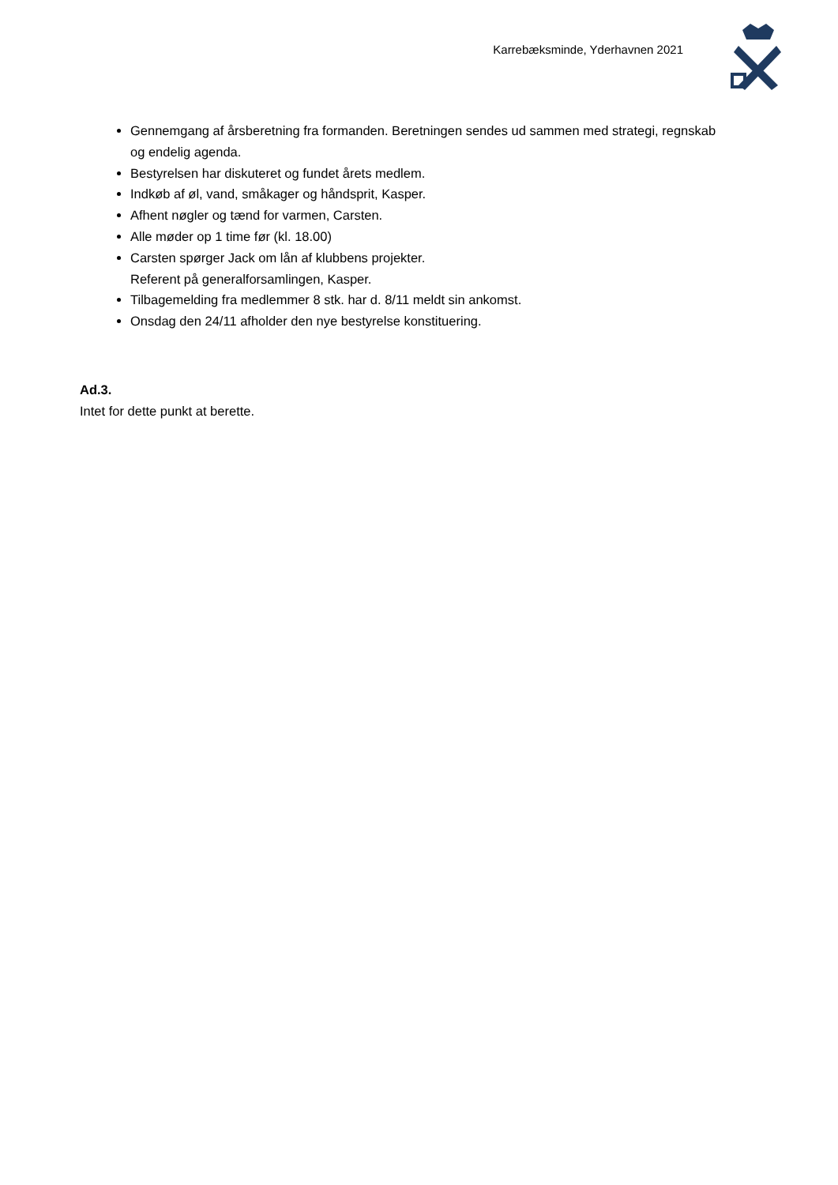Karrebæksminde, Yderhavnen 2021
Gennemgang af årsberetning fra formanden. Beretningen sendes ud sammen med strategi, regnskab og endelig agenda.
Bestyrelsen har diskuteret og fundet årets medlem.
Indkøb af øl, vand, småkager og håndsprit, Kasper.
Afhent nøgler og tænd for varmen, Carsten.
Alle møder op 1 time før (kl. 18.00)
Carsten spørger Jack om lån af klubbens projekter.
Referent på generalforsamlingen, Kasper.
Tilbagemelding fra medlemmer 8 stk. har d. 8/11 meldt sin ankomst.
Onsdag den 24/11 afholder den nye bestyrelse konstituering.
Ad.3.
Intet for dette punkt at berette.